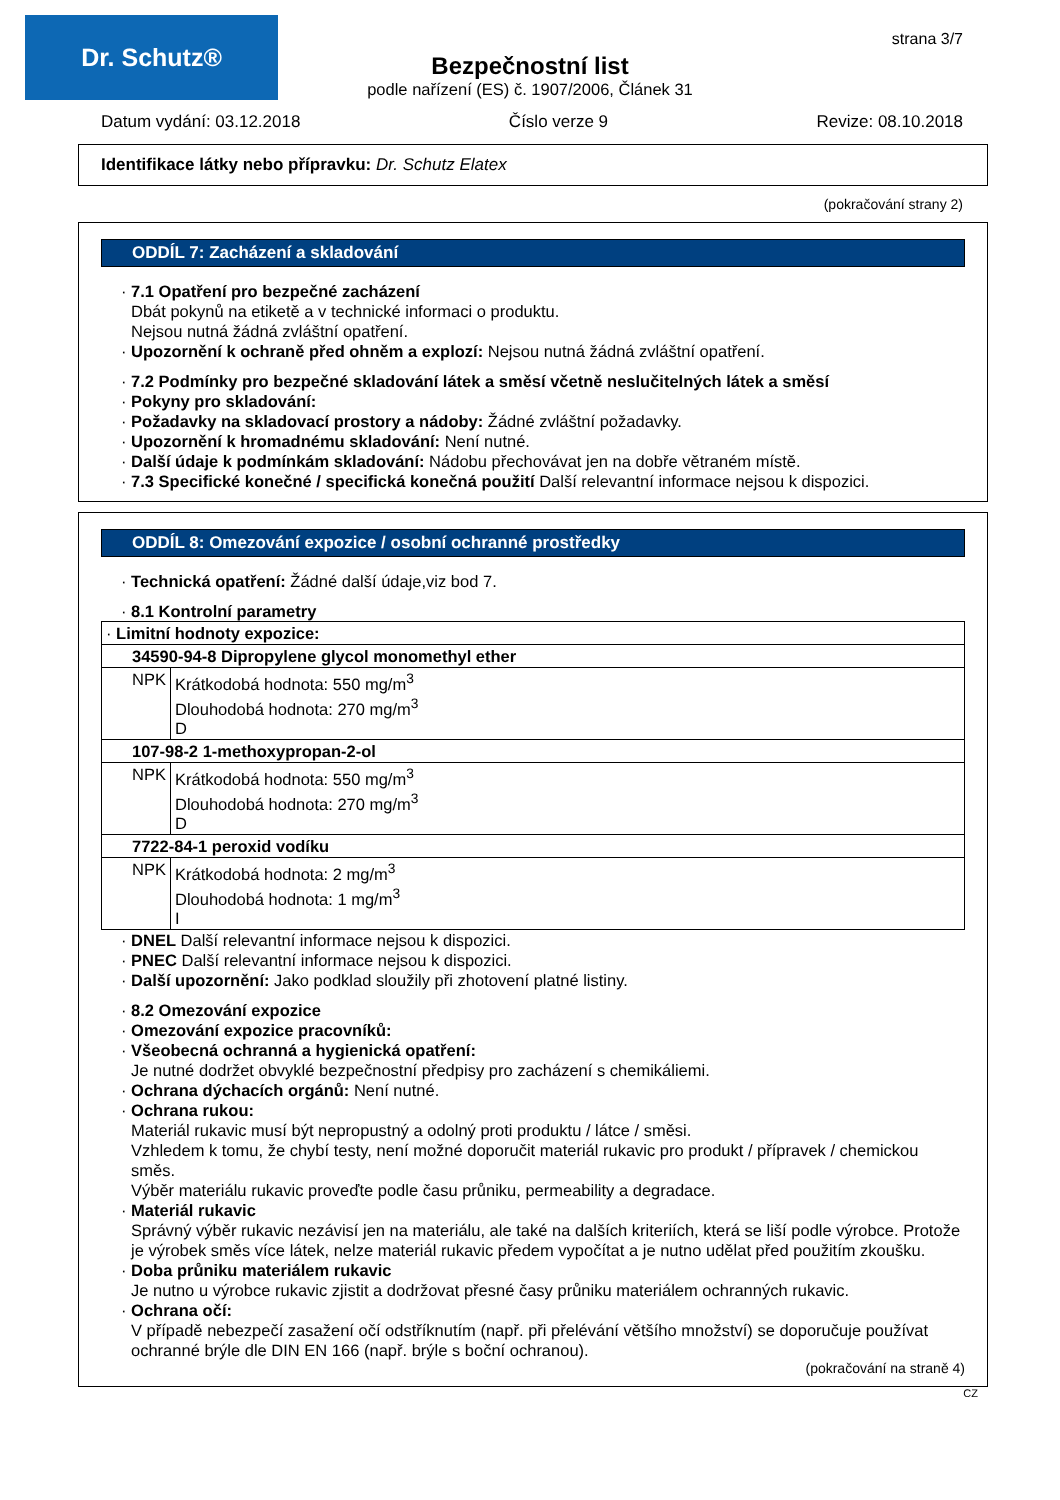Dr. Schutz® strana 3/7
Bezpečnostní list
podle nařízení (ES) č. 1907/2006, Článek 31
Datum vydání: 03.12.2018 Číslo verze 9 Revize: 08.10.2018
Identifikace látky nebo přípravku: Dr. Schutz Elatex
(pokračování strany 2)
ODDÍL 7: Zacházení a skladování
· 7.1 Opatření pro bezpečné zacházení
Dbát pokynů na etiketě a v technické informaci o produktu.
Nejsou nutná žádná zvláštní opatření.
· Upozornění k ochraně před ohněm a explozí: Nejsou nutná žádná zvláštní opatření.
· 7.2 Podmínky pro bezpečné skladování látek a směsí včetně neslučitelných látek a směsí
· Pokyny pro skladování:
· Požadavky na skladovací prostory a nádoby: Žádné zvláštní požadavky.
· Upozornění k hromadnému skladování: Není nutné.
· Další údaje k podmínkám skladování: Nádobu přechovávat jen na dobře větraném místě.
· 7.3 Specifické konečné / specifická konečná použití Další relevantní informace nejsou k dispozici.
ODDÍL 8: Omezování expozice / osobní ochranné prostředky
· Technická opatření: Žádné další údaje,viz bod 7.
· 8.1 Kontrolní parametry
| · Limitní hodnoty expozice: | |
| 34590-94-8 Dipropylene glycol monomethyl ether | |
| NPK | Krátkodobá hodnota: 550 mg/m<sup>3</sup> Dlouhodobá hodnota: 270 mg/m<sup>3</sup> D |
| 107-98-2 1-methoxypropan-2-ol | |
| NPK | Krátkodobá hodnota: 550 mg/m<sup>3</sup> Dlouhodobá hodnota: 270 mg/m<sup>3</sup> D |
| 7722-84-1 peroxid vodíku | |
| NPK | Krátkodobá hodnota: 2 mg/m<sup>3</sup> Dlouhodobá hodnota: 1 mg/m<sup>3</sup> I |
· DNEL Další relevantní informace nejsou k dispozici.
· PNEC Další relevantní informace nejsou k dispozici.
· Další upozornění: Jako podklad sloužily při zhotovení platné listiny.
· 8.2 Omezování expozice
· Omezování expozice pracovníků:
· Všeobecná ochranná a hygienická opatření:
Je nutné dodržet obvyklé bezpečnostní předpisy pro zacházení s chemikáliemi.
· Ochrana dýchacích orgánů: Není nutné.
· Ochrana rukou:
Materiál rukavic musí být nepropustný a odolný proti produktu / látce / směsi.
Vzhledem k tomu, že chybí testy, není možné doporučit materiál rukavic pro produkt / přípravek / chemickou směs.
Výběr materiálu rukavic proveďte podle času průniku, permeability a degradace.
· Materiál rukavic
Správný výběr rukavic nezávisí jen na materiálu, ale také na dalších kriteriích, která se liší podle výrobce. Protože je výrobek směs více látek, nelze materiál rukavic předem vypočítat a je nutno udělat před použitím zkoušku.
· Doba průniku materiálem rukavic
Je nutno u výrobce rukavic zjistit a dodržovat přesné časy průniku materiálem ochranných rukavic.
· Ochrana očí:
V případě nebezpečí zasažení očí odstříknutím (např. při přelévání většího množství) se doporučuje používat ochranné brýle dle DIN EN 166 (např. brýle s boční ochranou).
(pokračování na straně 4)
CZ